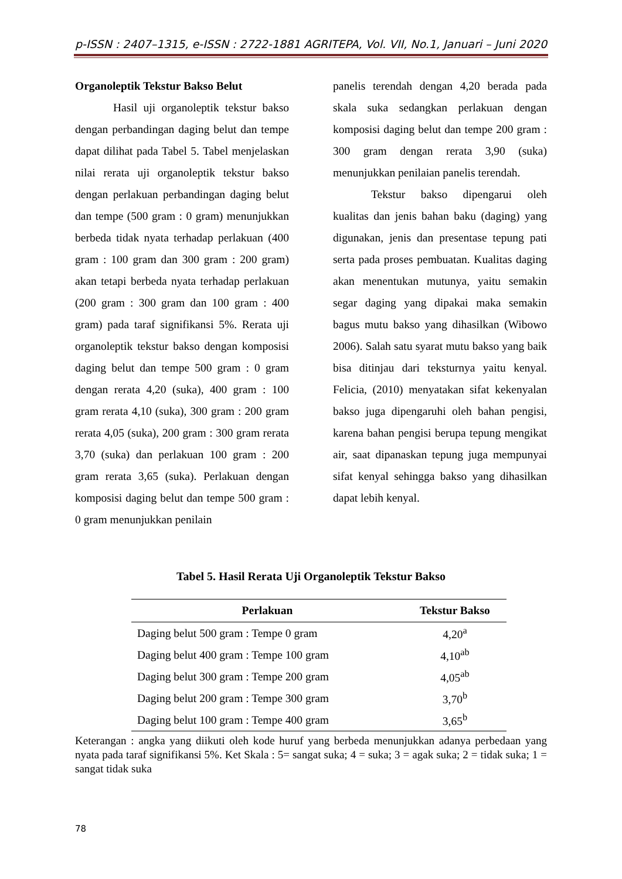p-ISSN : 2407–1315, e-ISSN : 2722-1881 AGRITEPA, Vol. VII, No.1, Januari – Juni 2020
Organoleptik Tekstur Bakso Belut
Hasil uji organoleptik tekstur bakso dengan perbandingan daging belut dan tempe dapat dilihat pada Tabel 5. Tabel menjelaskan nilai rerata uji organoleptik tekstur bakso dengan perlakuan perbandingan daging belut dan tempe (500 gram : 0 gram) menunjukkan berbeda tidak nyata terhadap perlakuan (400 gram : 100 gram dan 300 gram : 200 gram) akan tetapi berbeda nyata terhadap perlakuan (200 gram : 300 gram dan 100 gram : 400 gram) pada taraf signifikansi 5%. Rerata uji organoleptik tekstur bakso dengan komposisi daging belut dan tempe 500 gram : 0 gram dengan rerata 4,20 (suka), 400 gram : 100 gram rerata 4,10 (suka), 300 gram : 200 gram rerata 4,05 (suka), 200 gram : 300 gram rerata 3,70 (suka) dan perlakuan 100 gram : 200 gram rerata 3,65 (suka). Perlakuan dengan komposisi daging belut dan tempe 500 gram : 0 gram menunjukkan penilain
panelis terendah dengan 4,20 berada pada skala suka sedangkan perlakuan dengan komposisi daging belut dan tempe 200 gram : 300 gram dengan rerata 3,90 (suka) menunjukkan penilaian panelis terendah.
Tekstur bakso dipengarui oleh kualitas dan jenis bahan baku (daging) yang digunakan, jenis dan presentase tepung pati serta pada proses pembuatan. Kualitas daging akan menentukan mutunya, yaitu semakin segar daging yang dipakai maka semakin bagus mutu bakso yang dihasilkan (Wibowo 2006). Salah satu syarat mutu bakso yang baik bisa ditinjau dari teksturnya yaitu kenyal. Felicia, (2010) menyatakan sifat kekenyalan bakso juga dipengaruhi oleh bahan pengisi, karena bahan pengisi berupa tepung mengikat air, saat dipanaskan tepung juga mempunyai sifat kenyal sehingga bakso yang dihasilkan dapat lebih kenyal.
Tabel 5. Hasil Rerata Uji Organoleptik Tekstur Bakso
| Perlakuan | Tekstur Bakso |
| --- | --- |
| Daging belut 500 gram : Tempe 0 gram | 4,20<sup>a</sup> |
| Daging belut 400 gram : Tempe 100 gram | 4,10<sup>ab</sup> |
| Daging belut 300 gram : Tempe 200 gram | 4,05<sup>ab</sup> |
| Daging belut 200 gram : Tempe 300 gram | 3,70<sup>b</sup> |
| Daging belut 100 gram : Tempe 400 gram | 3,65<sup>b</sup> |
Keterangan : angka yang diikuti oleh kode huruf yang berbeda menunjukkan adanya perbedaan yang nyata pada taraf signifikansi 5%. Ket Skala : 5= sangat suka; 4 = suka; 3 = agak suka; 2 = tidak suka; 1 = sangat tidak suka
78